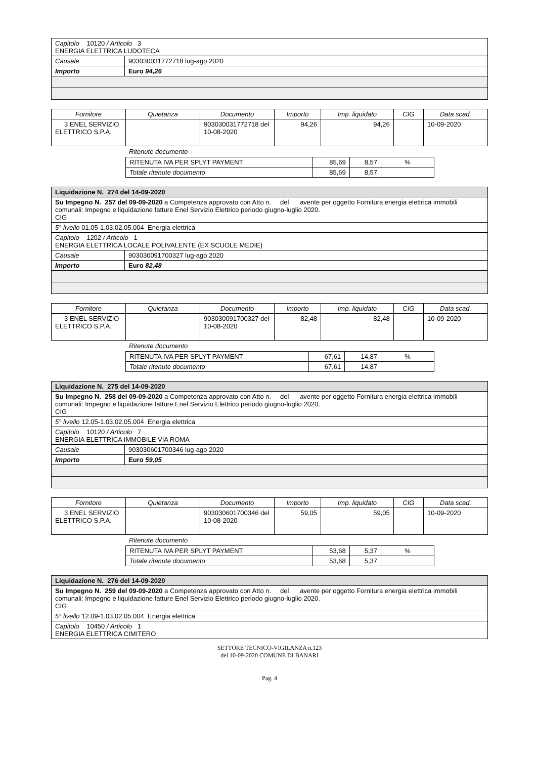| Capitolo 10120 / Articolo 3 ENERGIA ELETTRICA LUDOTECA | |
| Causale | 903030031772718 lug-ago 2020 |
| Importo | Euro 94,26 |
| Fornitore | Quietanza | Documento | Importo | Imp. liquidato | CIG | Data scad. |
| --- | --- | --- | --- | --- | --- | --- |
| 3 ENEL SERVIZIO ELETTRICO S.P.A. | | 903030031772718 del 10-08-2020 | 94,26 | 94,26 | | 10-09-2020 |
Ritenute documento
| RITENUTA IVA PER SPLYT PAYMENT | 85,69 | 8,57 | % |
| Totale ritenute documento | 85,69 | 8,57 | |
| Liquidazione N. 274 del 14-09-2020 | |
| Su Impegno N. 257 del 09-09-2020 a Competenza approvato con Atto n. del avente per oggetto Fornitura energia elettrica immobili comunali: Impegno e liquidazione fatture Enel Servizio Elettrico periodo giugno-luglio 2020. CIG | |
| 5° livello 01.05-1.03.02.05.004 Energia elettrica | |
| Capitolo 1202 / Articolo 1 ENERGIA ELETTRICA LOCALE POLIVALENTE (EX SCUOLE MEDIE) | |
| Causale | 903030091700327 lug-ago 2020 |
| Importo | Euro 82,48 |
| Fornitore | Quietanza | Documento | Importo | Imp. liquidato | CIG | Data scad. |
| --- | --- | --- | --- | --- | --- | --- |
| 3 ENEL SERVIZIO ELETTRICO S.P.A. | | 903030091700327 del 10-08-2020 | 82,48 | 82,48 | | 10-09-2020 |
Ritenute documento
| RITENUTA IVA PER SPLYT PAYMENT | 67,61 | 14,87 | % |
| Totale ritenute documento | 67,61 | 14,87 | |
| Liquidazione N. 275 del 14-09-2020 | |
| Su Impegno N. 258 del 09-09-2020 a Competenza approvato con Atto n. del avente per oggetto Fornitura energia elettrica immobili comunali: Impegno e liquidazione fatture Enel Servizio Elettrico periodo giugno-luglio 2020. CIG | |
| 5° livello 12.05-1.03.02.05.004 Energia elettrica | |
| Capitolo 10120 / Articolo 7 ENERGIA ELETTRICA IMMOBILE VIA ROMA | |
| Causale | 903030601700346 lug-ago 2020 |
| Importo | Euro 59,05 |
| Fornitore | Quietanza | Documento | Importo | Imp. liquidato | CIG | Data scad. |
| --- | --- | --- | --- | --- | --- | --- |
| 3 ENEL SERVIZIO ELETTRICO S.P.A. | | 903030601700346 del 10-08-2020 | 59,05 | 59,05 | | 10-09-2020 |
Ritenute documento
| RITENUTA IVA PER SPLYT PAYMENT | 53,68 | 5,37 | % |
| Totale ritenute documento | 53,68 | 5,37 | |
| Liquidazione N. 276 del 14-09-2020 |
| Su Impegno N. 259 del 09-09-2020 a Competenza approvato con Atto n. del avente per oggetto Fornitura energia elettrica immobili comunali: Impegno e liquidazione fatture Enel Servizio Elettrico periodo giugno-luglio 2020. CIG |
| 5° livello 12.09-1.03.02.05.004 Energia elettrica |
| Capitolo 10450 / Articolo 1 ENERGIA ELETTRICA CIMITERO |
SETTORE TECNICO-VIGILANZA n.123
del 10-09-2020 COMUNE DI BANARI
Pag. 4